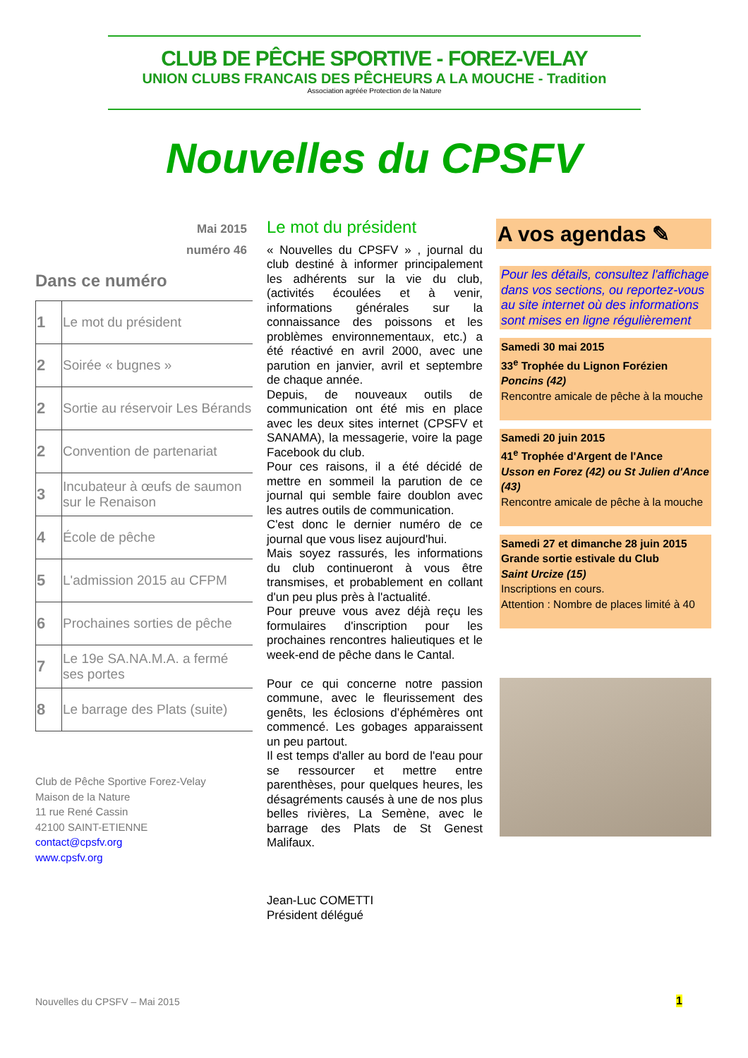CLUB DE PÊCHE SPORTIVE - FOREZ-VELAY
UNION CLUBS FRANCAIS DES PÊCHEURS A LA MOUCHE - Tradition
Association agréée Protection de la Nature
Nouvelles du CPSFV
Mai 2015
numéro 46
Dans ce numéro
| 1 | Le mot du président |
| 2 | Soirée « bugnes » |
| 2 | Sortie au réservoir Les Bérands |
| 2 | Convention de partenariat |
| 3 | Incubateur à œufs de saumon sur le Renaison |
| 4 | École de pêche |
| 5 | L'admission 2015 au CFPM |
| 6 | Prochaines sorties de pêche |
| 7 | Le 19e SA.NA.M.A. a fermé ses portes |
| 8 | Le barrage des Plats (suite) |
Club de Pêche Sportive Forez-Velay
Maison de la Nature
11 rue René Cassin
42100 SAINT-ETIENNE
contact@cpsfv.org
www.cpsfv.org
Le mot du président
« Nouvelles du CPSFV » , journal du club destiné à informer principalement les adhérents sur la vie du club, (activités écoulées et à venir, informations générales sur la connaissance des poissons et les problèmes environnementaux, etc.) a été réactivé en avril 2000, avec une parution en janvier, avril et septembre de chaque année.
Depuis, de nouveaux outils de communication ont été mis en place avec les deux sites internet (CPSFV et SANAMA), la messagerie, voire la page Facebook du club.
Pour ces raisons, il a été décidé de mettre en sommeil la parution de ce journal qui semble faire doublon avec les autres outils de communication.
C'est donc le dernier numéro de ce journal que vous lisez aujourd'hui.
Mais soyez rassurés, les informations du club continueront à vous être transmises, et probablement en collant d'un peu plus près à l'actualité.
Pour preuve vous avez déjà reçu les formulaires d'inscription pour les prochaines rencontres halieutiques et le week-end de pêche dans le Cantal.
Pour ce qui concerne notre passion commune, avec le fleurissement des genêts, les éclosions d’éphémères ont commencé. Les gobages apparaissent un peu partout.
Il est temps d'aller au bord de l'eau pour se ressourcer et mettre entre parenthèses, pour quelques heures, les désagréments causés à une de nos plus belles rivières, La Semène, avec le barrage des Plats de St Genest Malifaux.
Jean-Luc COMETTI
Président délégué
A vos agendas ✎
Pour les détails, consultez l'affichage dans vos sections, ou reportez-vous au site internet où des informations sont mises en ligne régulièrement
Samedi 30 mai 2015
33<sup>e</sup> Trophée du Lignon Forézien
Poncins (42)
Rencontre amicale de pêche à la mouche
Samedi 20 juin 2015
41<sup>e</sup> Trophée d'Argent de l'Ance
Usson en Forez (42) ou St Julien d'Ance (43)
Rencontre amicale de pêche à la mouche
Samedi 27 et dimanche 28 juin 2015
Grande sortie estivale du Club
Saint Urcize (15)
Inscriptions en cours.
Attention : Nombre de places limité à 40
Nouvelles du CPSFV – Mai 2015 1